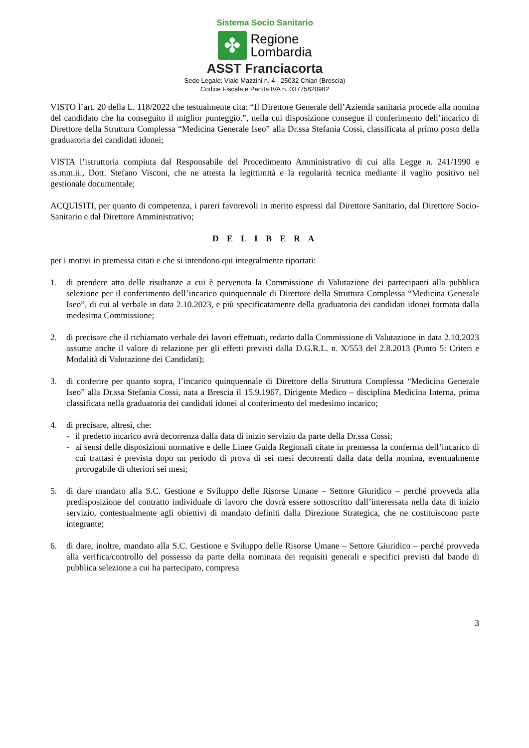Sistema Socio Sanitario
✤
Regione
Lombardia
ASST Franciacorta
Sede Legale: Viale Mazzini n. 4 - 25032 Chiari (Brescia)
Codice Fiscale e Partita IVA n. 03775820982
VISTO l’art. 20 della L. 118/2022 che testualmente cita: “Il Direttore Generale dell’Azienda sanitaria procede alla nomina del candidato che ha conseguito il miglior punteggio.”, nella cui disposizione consegue il conferimento dell’incarico di Direttore della Struttura Complessa “Medicina Generale Iseo” alla Dr.ssa Stefania Cossi, classificata al primo posto della graduatoria dei candidati idonei;
VISTA l’istruttoria compiuta dal Responsabile del Procedimento Amministrativo di cui alla Legge n. 241/1990 e ss.mm.ii., Dott. Stefano Visconi, che ne attesta la legittimità e la regolarità tecnica mediante il vaglio positivo nel gestionale documentale;
ACQUISITI, per quanto di competenza, i pareri favorevoli in merito espressi dal Direttore Sanitario, dal Direttore Socio-Sanitario e dal Direttore Amministrativo;
D E L I B E R A
per i motivi in premessa citati e che si intendono qui integralmente riportati:
1. di prendere atto delle risultanze a cui è pervenuta la Commissione di Valutazione dei partecipanti alla pubblica selezione per il conferimento dell’incarico quinquennale di Direttore della Struttura Complessa “Medicina Generale Iseo”, di cui al verbale in data 2.10.2023, e più specificatamente della graduatoria dei candidati idonei formata dalla medesima Commissione;
2. di precisare che il richiamato verbale dei lavori effettuati, redatto dalla Commissione di Valutazione in data 2.10.2023 assume anche il valore di relazione per gli effetti previsti dalla D.G.R.L. n. X/553 del 2.8.2013 (Punto 5: Criteri e Modalità di Valutazione dei Candidati);
3. di conferire per quanto sopra, l’incarico quinquennale di Direttore della Struttura Complessa “Medicina Generale Iseo” alla Dr.ssa Stefania Cossi, nata a Brescia il 15.9.1967, Dirigente Medico – disciplina Medicina Interna, prima classificata nella graduatoria dei candidati idonei al conferimento del medesimo incarico;
4. di precisare, altresì, che:
- il predetto incarico avrà decorrenza dalla data di inizio servizio da parte della Dr.ssa Cossi;
- ai sensi delle disposizioni normative e delle Linee Guida Regionali citate in premessa la conferma dell’incarico di cui trattasi è prevista dopo un periodo di prova di sei mesi decorrenti dalla data della nomina, eventualmente prorogabile di ulteriori sei mesi;
5. di dare mandato alla S.C. Gestione e Sviluppo delle Risorse Umane – Settore Giuridico – perché provveda alla predisposizione del contratto individuale di lavoro che dovrà essere sottoscritto dall’interessata nella data di inizio servizio, contestualmente agli obiettivi di mandato definiti dalla Direzione Strategica, che ne costituiscono parte integrante;
6. di dare, inoltre, mandato alla S.C. Gestione e Sviluppo delle Risorse Umane – Settore Giuridico – perché provveda alla verifica/controllo del possesso da parte della nominata dei requisiti generali e specifici previsti dal bando di pubblica selezione a cui ha partecipato, compresa
3